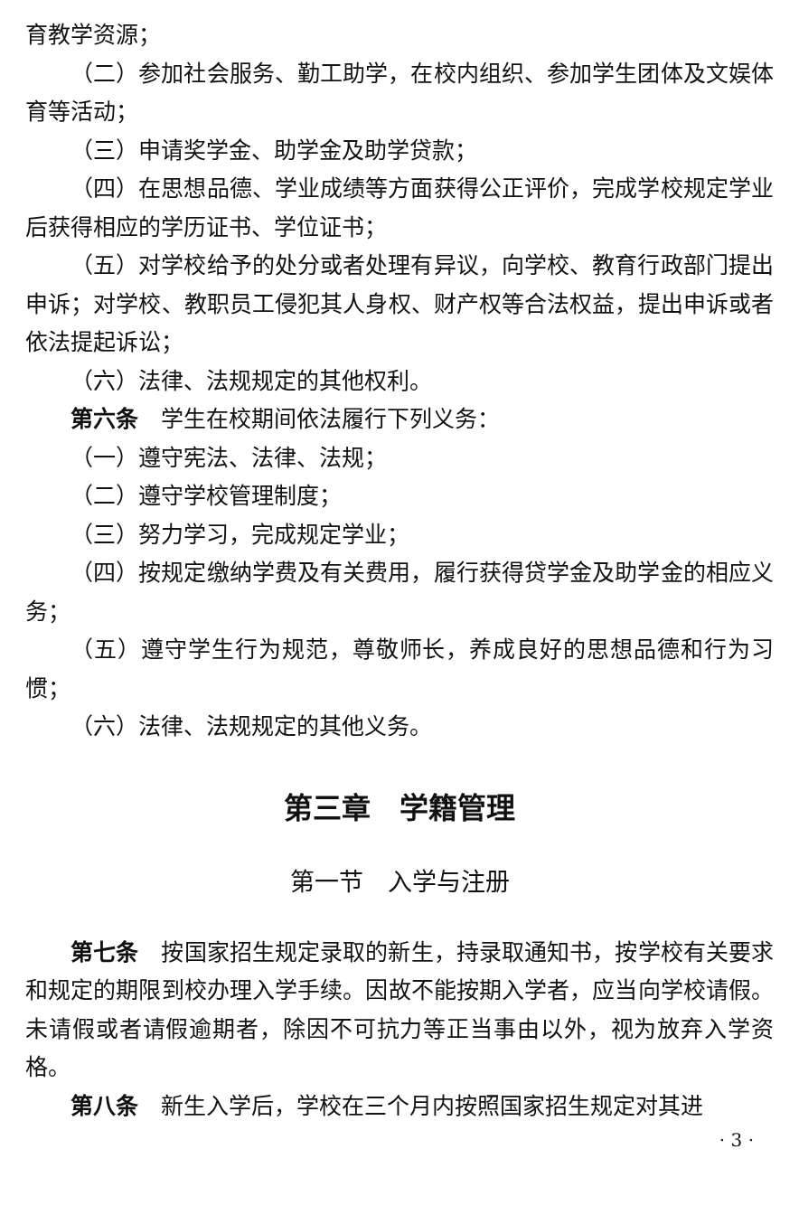育教学资源；
（二）参加社会服务、勤工助学，在校内组织、参加学生团体及文娱体育等活动；
（三）申请奖学金、助学金及助学贷款；
（四）在思想品德、学业成绩等方面获得公正评价，完成学校规定学业后获得相应的学历证书、学位证书；
（五）对学校给予的处分或者处理有异议，向学校、教育行政部门提出申诉；对学校、教职员工侵犯其人身权、财产权等合法权益，提出申诉或者依法提起诉讼；
（六）法律、法规规定的其他权利。
第六条　学生在校期间依法履行下列义务：
（一）遵守宪法、法律、法规；
（二）遵守学校管理制度；
（三）努力学习，完成规定学业；
（四）按规定缴纳学费及有关费用，履行获得贷学金及助学金的相应义务；
（五）遵守学生行为规范，尊敬师长，养成良好的思想品德和行为习惯；
（六）法律、法规规定的其他义务。
第三章　学籍管理
第一节　入学与注册
第七条　按国家招生规定录取的新生，持录取通知书，按学校有关要求和规定的期限到校办理入学手续。因故不能按期入学者，应当向学校请假。未请假或者请假逾期者，除因不可抗力等正当事由以外，视为放弃入学资格。
第八条　新生入学后，学校在三个月内按照国家招生规定对其进
· 3 ·